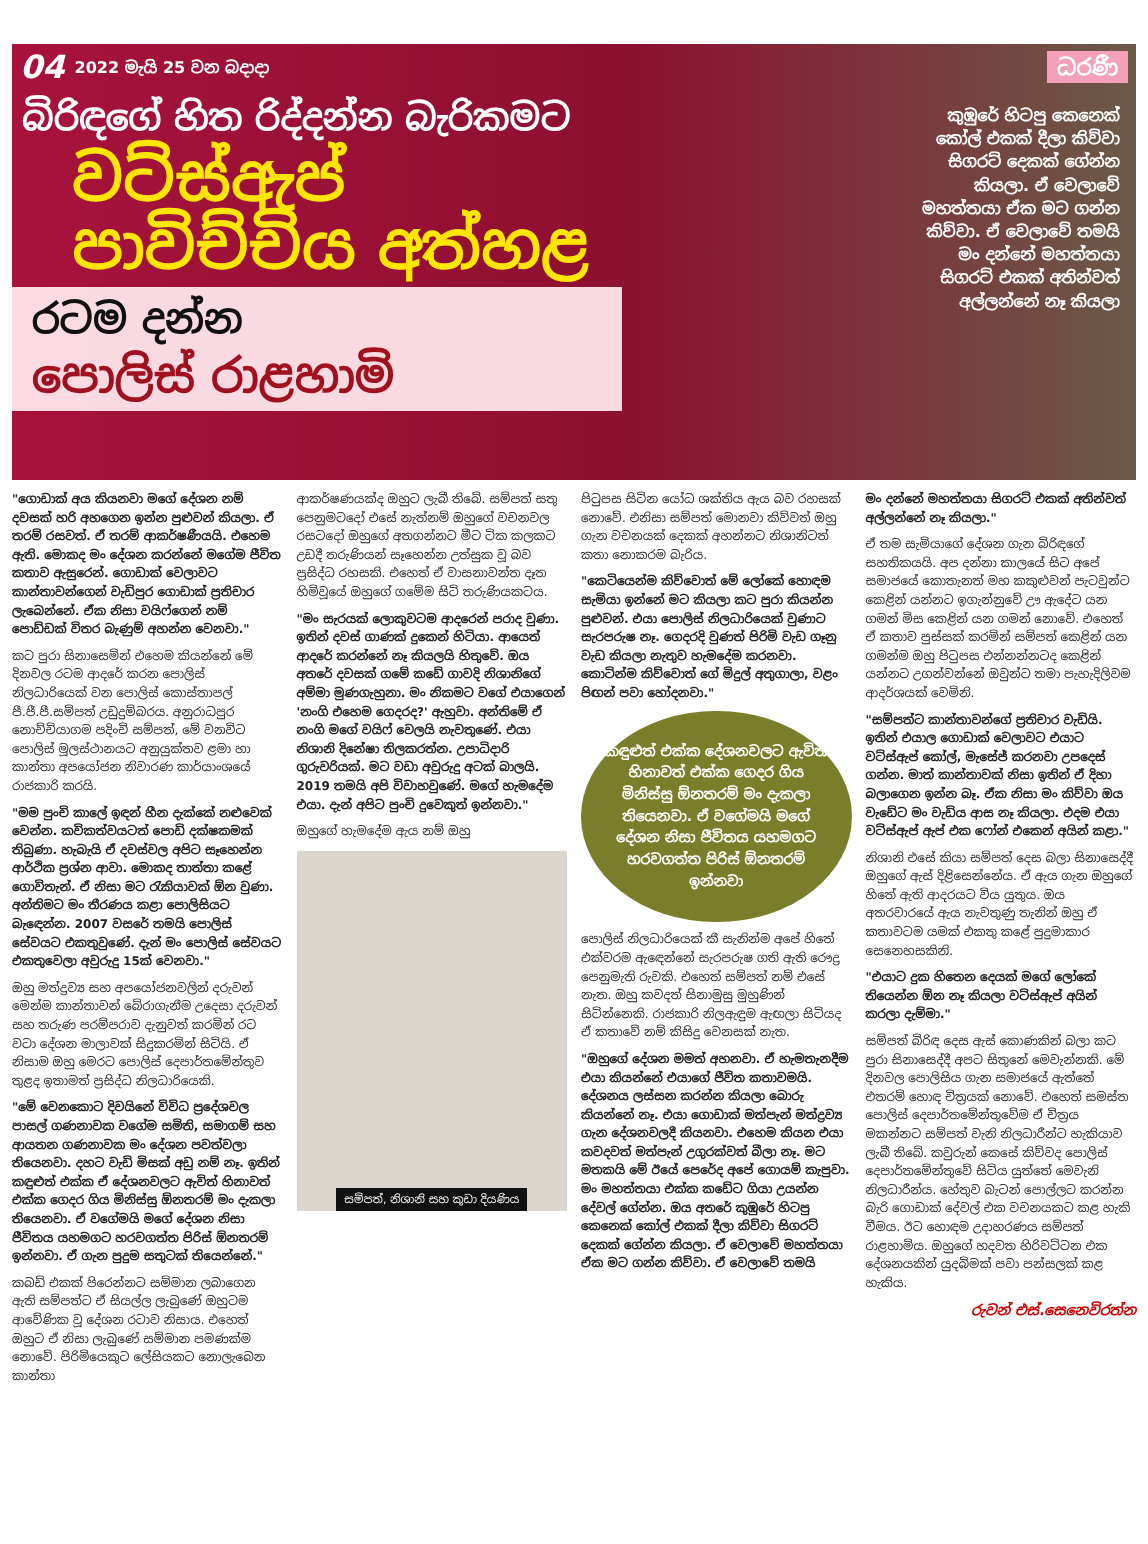04 2022 මැයි 25 වන බදාදා ධරණී
බිරිඳගේ හිත රිද්දන්න බැරිකමට
වට්ස්ඇප්
පාවිච්චිය අත්හළ
රටම දන්න
පොලිස් රාළහාමි
කුඹුරේ හිටපු කෙනෙක් කෝල් එකක් දීලා කිව්වා සිගරට් දෙකක් ගේන්න කියලා. ඒ වෙලාවේ මහත්තයා ඒක මට ගන්න කිව්වා. ඒ වෙලාවේ තමයි මං දන්නේ මහත්තයා සිගරට් එකක් අතින්වත් අල්ලන්නේ නෑ කියලා
"ගොඩාක් අය කියනවා මගේ දේශන නම් දවසක් හරි අහගෙන ඉන්න පුළුවන් කියලා. ඒ තරම් රසවත්. ඒ තරම් ආකර්ෂණීයයි. එහෙම ඇති. මොකද මං දේශන කරන්නේ මගේම ජීවිත කතාව ඇසුරෙන්. ගොඩාක් වෙලාවට කාන්තාවන්ගෙන් වැඩිපුර ගොඩාක් ප්‍රතිචාර ලැබෙන්නේ. ඒක නිසා වයිෆ්ගෙන් නම් පොඩ්ඩක් විතර බැණුම් අහන්න වෙනවා."
කට පුරා සිනාසෙමින් එහෙම කියන්නේ මේ දිනවල රටම ආදරේ කරන පොලිස් නිලධාරියෙක් වන පොලිස් කොස්තාපල් පී.ජී.පී.සම්පත් උඩුදුම්බරය. අනුරාධපුර නොච්චියාගම පදිංචි සම්පත්, මේ වනවිට පොලිස් මූලස්ථානයට අනුයුක්තව ළමා හා කාන්තා අපයෝජන නිවාරණ කාර්යාංශයේ රාජකාරි කරයි.
"මම පුංචි කාලේ ඉඳන් හීන දැක්කේ නළුවෙක් වෙන්න. කවිකත්වයටත් පොඩි දක්ෂකමක් තිබුණා. හැබැයි ඒ දවස්වල අපිට සෑහෙන්න ආර්ථික ප්‍රශ්න ආවා. මොකද තාත්තා කළේ ගොවිතැන්. ඒ නිසා මට රැකියාවක් ඕන වුණා. අන්තිමට මං තීරණය කළා පොලිසියට බැඳෙන්න. 2007 වසරේ තමයි පොලිස් සේවයට එකතුවුණේ. දැන් මං පොලිස් සේවයට එකතුවෙලා අවුරුදු 15ක් වෙනවා."
ඔහු මත්ද්‍රව්‍ය සහ අපයෝජනවලින් දරුවන් මෙන්ම කාන්තාවන් බේරාගැනීම උදෙසා දරුවන් සහ තරුණ පරම්පරාව දැනුවත් කරමින් රට වටා දේශන මාලාවක් සිදුකරමින් සිටියි. ඒ නිසාම ඔහු මෙරට පොලිස් දෙපාර්තමේන්තුව තුළද ඉතාමත් ප්‍රසිද්ධ නිලධාරියෙකි.
"මේ වෙනකොට දිවයිනේ විවිධ ප්‍රදේශවල පාසල් ගණනාවක වගේම සමිති, සමාගම් සහ ආයතන ගණනාවක මං දේශන පවත්වලා තියෙනවා. දහට වැඩි මිසක් අඩු නම් නෑ. ඉතින් කඳුළුත් එක්ක ඒ දේශනවලට ඇවිත් හිනාවත් එක්ක ගෙදර ගිය මිනිස්සු ඕනතරම් මං දැකලා තියෙනවා. ඒ වගේමයි මගේ දේශන නිසා ජීවිතය යහමගට හරවගත්ත පිරිස් ඕනතරම් ඉන්නවා. ඒ ගැන පුදුම සතුටක් තියෙන්නේ."
කබඩ් එකක් පිරෙන්නට සම්මාන ලබාගෙන ඇති සම්පත්ට ඒ සියල්ල ලැබුණේ ඔහුටම ආවේණික වූ දේශන රටාව නිසාය. එහෙත් ඔහුට ඒ නිසා ලැබුණේ සම්මාන පමණක්ම නොවේ. පිරිමියෙකුට ලේසියකට නොලැබෙන කාන්තා
ආකර්ෂණයක්ද ඔහුට ලැබී තිබේ. සම්පත් සතු පෙනුමටදෝ එසේ නැත්නම් ඔහුගේ වචනවල රසටදෝ ඔහුගේ අතගන්නට මීට ටික කලකට උඩදී තරුණියන් සෑහෙන්න උත්සුක වූ බව ප්‍රසිද්ධ රහසකි. එහෙත් ඒ වාසනාවන්ත දෑත හිමිවූයේ ඔහුගේ ගමේම සිටි තරුණියකටය.
"මං සැරයක් ලොකුවටම ආදරෙන් පරාද වුණා. ඉතින් දවස් ගාණක් දුකෙන් හිටියා. ආයෙත් ආදරේ කරන්නේ නෑ කියලයි හිතුවේ. ඔය අතරේ දවසක් ගමේ කඩේ ගාවදි නිශානිගේ අම්මා මුණගැහුනා. මං නිකමට වගේ එයාගෙන් 'නංගි එහෙම ගෙදරද?' ඇහුවා. අන්තිමේ ඒ නංගි මගේ වයිෆ් වෙලයි නැවතුණේ. එයා නිශානි දිනේෂා තිලකරත්න. උපාධිදාරි ගුරුවරියක්. මට වඩා අවුරුදු අටක් බාලයි. 2019 තමයි අපි විවාහවුණේ. මගේ හැමදේම එයා. දැන් අපිට පුංචි දුවෙකුත් ඉන්නවා."
ඔහුගේ හැමදේම ඇය නම් ඔහු
සම්පත්, නිශානි සහ කුඩා දියණිය
පිටුපස සිටින යෝධ ශක්තිය ඇය බව රහසක් නොවේ. එනිසා සම්පත් මොනවා කිව්වත් ඔහු ගැන වචනයක් දෙකක් අහන්නට නිශානිටත් කතා නොකරම බැරිය.
"කෙටියෙන්ම කිව්වොත් මේ ලෝකේ හොඳම සැමියා ඉන්නේ මට කියලා කට පුරා කියන්න පුළුවන්. එයා පොලිස් නිලධාරියෙක් වුණාට සැරපරුෂ නෑ. ගෙදරදි වුණත් පිරිමි වැඩ ගෑනු වැඩ කියලා නැතුව හැමදේම කරනවා. කොටින්ම කිව්වොත් ගේ මිදුල් අතුගාලා, වළං පිඟන් පවා හෝදනවා."
කඳුළුත් එක්ක දේශනවලට ඇවිත් හිනාවත් එක්ක ගෙදර ගිය මිනිස්සු ඕනතරම් මං දැකලා තියෙනවා. ඒ වගේමයි මගේ දේශන නිසා ජීවිතය යහමගට හරවගත්ත පිරිස් ඕනතරම් ඉන්නවා
පොලිස් නිලධාරියෙක් කී සැනින්ම අපේ හිතේ එක්වරම ඇඳෙන්නේ සැරපරුෂ ගති ඇති රෞද්‍ර පෙනුමැති රුවකි. එහෙත් සම්පත් නම් එසේ නැත. ඔහු කවදත් සිනාමුසු මුහුණින් සිටින්නෙකි. රාජකාරි නිලඇඳුම ඇඟලා සිටියද ඒ කතාවේ නම් කිසිදු වෙනසක් නැත.
"ඔහුගේ දේශන මමත් අහනවා. ඒ හැමතැනදීම එයා කියන්නේ එයාගේ ජීවිත කතාවමයි. දේශනය ලස්සන කරන්න කියලා බොරු කියන්නේ නෑ. එයා ගොඩාක් මත්පැන් මත්ද්‍රව්‍ය ගැන දේශනවලදී කියනවා. එහෙම කියන එයා කවදවත් මත්පැන් උගුරක්වත් බීලා නෑ. මට මතකයි මේ ඊයේ පෙරේද අපේ ගොයම් කැපුවා. මං මහත්තයා එක්ක කඩේට ගියා උයන්න දේවල් ගේන්න. ඔය අතරේ කුඹුරේ හිටපු කෙනෙක් කෝල් එකක් දීලා කිව්වා සිගරට් දෙකක් ගේන්න කියලා. ඒ වෙලාවේ මහත්තයා ඒක මට ගන්න කිව්වා. ඒ වෙලාවේ තමයි
මං දන්නේ මහත්තයා සිගරට් එකක් අතින්වත් අල්ලන්නේ නෑ කියලා."
ඒ තම සැමියාගේ දේශන ගැන බිරිඳගේ සහතිකයයි. අප දන්නා කාලයේ සිට අපේ සමාජයේ කොතැනත් මහ කකුළුවන් පැටවුන්ට කෙළින් යන්නට ඉගැන්නුවේ ඌ ඇදේට යන ගමන් මිස කෙළින් යන ගමන් නොවේ. එහෙත් ඒ කතාව පුස්සක් කරමින් සම්පත් කෙළින් යන ගමන්ම ඔහු පිටුපස එන්නන්නටද කෙළින් යන්නට උගන්වන්නේ ඔවුන්ට තමා පැහැදිලිවම ආදර්ශයක් වෙමිනි.
"සම්පත්ට කාන්තාවන්ගේ ප්‍රතිචාර වැඩියි. ඉතින් එයාල ගොඩාක් වෙලාවට එයාට වට්ස්ඇප් කෝල්, මැසේජ් කරනවා උපදෙස් ගන්න. මාත් කාන්තාවක් නිසා ඉතින් ඒ දිහා බලාගෙන ඉන්න බෑ. ඒක නිසා මං කිව්වා ඔය වැඩේට මං වැඩිය ආස නෑ කියලා. එදම එයා වට්ස්ඇප් ඇප් එක ෆෝන් එකෙන් අයින් කළා."
නිශානි එසේ කියා සම්පත් දෙස බලා සිනාසෙද්දී ඔහුගේ ඇස් දිළිසෙන්නේය. ඒ ඇය ගැන ඔහුගේ හිතේ ඇති ආදරයට විය යුතුය. ඔය අතරවාරයේ ඇය නැවතුණු තැනින් ඔහු ඒ කතාවටම යමක් එකතු කළේ පුදුමාකාර සෙනෙහසකිනි.
"එයාට දුක හිතෙන දෙයක් මගේ ලෝකේ තියෙන්න ඕන නෑ කියලා වට්ස්ඇප් අයින් කරලා දැම්මා."
සම්පත් බිරිඳ දෙස ඇස් කොණකින් බලා කට පුරා සිනාසෙද්දී අපට සිතුනේ මෙවැන්නකි. මේ දිනවල පොලිසිය ගැන සමාජයේ ඇත්තේ එතරම් හොඳ චිත්‍රයක් නොවේ. එහෙත් සමස්ත පොලිස් දෙපාර්තමේන්තුවේම ඒ චිත්‍රය මකන්නට සම්පත් වැනි නිලධාරීන්ට හැකියාව ලැබී තිබේ. කවුරුන් කෙසේ කිව්වද පොලිස් දෙපාර්තමේන්තුවේ සිටිය යුත්තේ මෙවැනි නිලධාරීන්ය. හේතුව බැටන් පොල්ලට කරන්න බැරි ගොඩාක් දේවල් එක වචනයකට කළ හැකි වීමය. ඊට හොඳම උදාහරණය සම්පත් රාළහාමිය. ඔහුගේ හදවත හිරිවට්ටන එක දේශනයකින් යුදබිමක් පවා පන්සලක් කළ හැකිය.
රුවන් එස්.සෙනෙවිරත්න